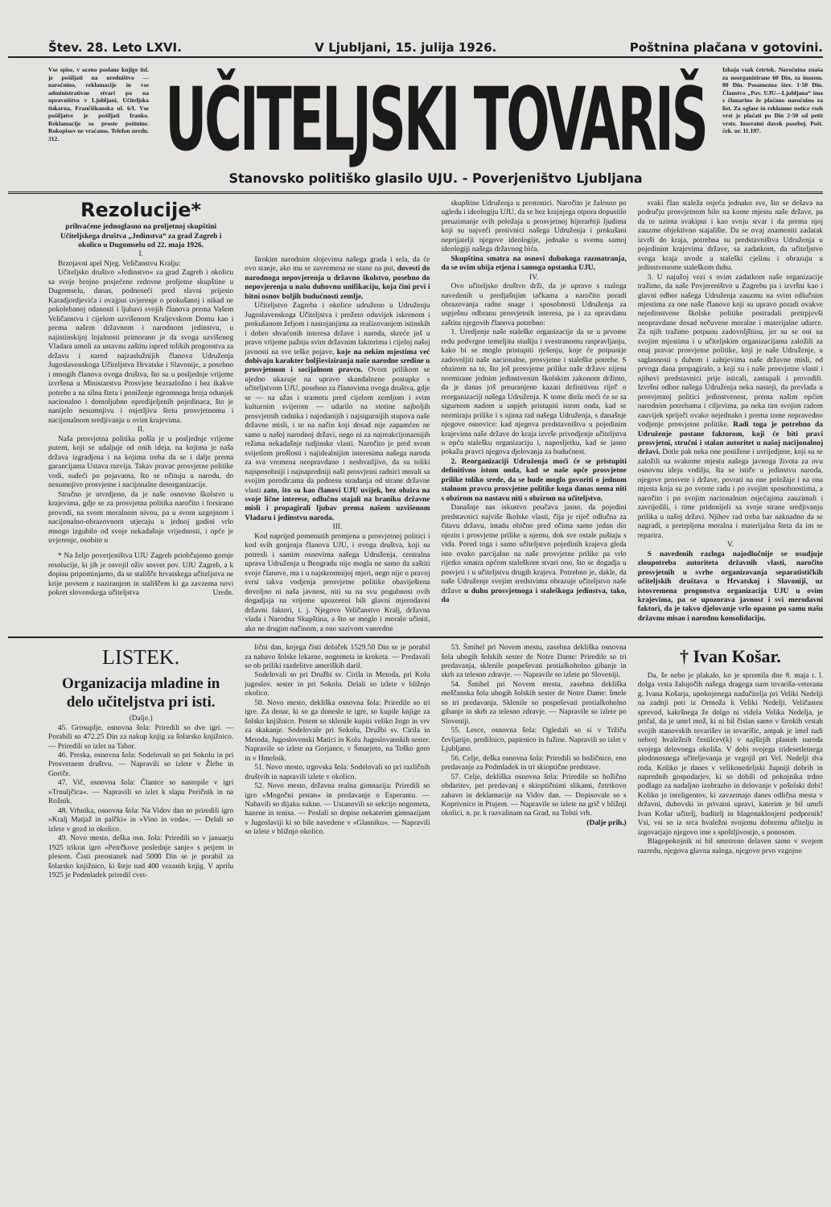Štev. 28. Leto LXVI. V Ljubljani, 15. julija 1926. Poštnina plačana v gotovini.
Vse spise, v oceno poslane knjige itd. je pošiljati na uredništvo — naročnino, reklamacije in vse administrativne stvari pa na upravništvo v Ljubljani, Učiteljska tiskarna, Frančiškanska ul. 6/I. Vse pošiljatve je pošiljati franko. Reklamacije so proste poštnine. Rokopisov ne vračamo. Telefon uredn. 312.
UČITELJSKI TOVARIŠ
Stanovsko politiško glasilo UJU. - Poverjeništvo Ljubljana
Izhaja vsak četrtek. Naročnina znaša za neorganizirane 60 Din, za inozem. 80 Din. Posamezna štev. 1·50 Din. Članstvo „Pov. UJU—Ljubljana“ ima s članarino že plačano naročnino za list. Za oglase in reklamne notice vseh vrst je plačati po Din 2·50 od petit vrste. Inseratni davek posebej. Pošt. ček. ur. 11.197.
Rezolucije*
prihvaćene jednoglasno na proljetnoj skupštini Učiteljskega društva „Jedinstva“ za grad Zagreb i okolico u Dugomselu od 22. maja 1926.
I.
Brzojavni apel Njeg. Veličanstvu Kralju:
Učiteljsko društvo »Jedinstvo« za grad Zagreb i okolicu sa svoje brojno posjećene redovne proljetne skupštine u Dugomselu, danas, podnoseći pred slavni prijesto Karadjordjevića i ovajput uvjerenje o prokušanoj i nikad ne pokolebanoj odanosti i ljubavi svojih članova prema Vašem Veličanstvu i cijelom uzvišenom Kraljevskom Domu kao i prema našem državnom i narodnom jedinstvu, u najistinskijoj lojalnosti primorano je da svoga uzvišenog Vladara umoli za ustavnu zaštitu ispred tolikih progonstva za državu i narod najzaslužnijih članova Udruženja Jugoslavenskoga Učiteljstva Hrvatske i Slavonije, a posebno i mnogih članova ovoga društva, što su u posljednje vrijeme izvršena u Ministarstvu Prosvjete bezrazložno i bez ikakve potrebe a na silnu štetu i poniženje ogromnoga broja odunjek nacionalno i domoljubno opredijeljenih pojedinaca, što je nanijelo nesumnjivu i osjetljivu štetu prosvjetnomu i nacijonalnom sredjivanju u ovim krajevima.
II.
Naša prosvjetna politika pošla je u posljednje vrijeme putem, koji se udaljuje od onih ideja, na kojima je naša država izgradjena i na kojima treba da se i dalje prema garancijama Ustava razvija. Takav pravac prosvjetne politike vodi, sudeći po pojavama, što se očituju u narodu, do nesumnjive prosvjetne i nacijonalne desorganizacije.
Stručno je utvrdjeno, da je naše osnovno školstvo u krajevima, gdje se za prosvjetna politika naročito i forsirano provodi, na svom moralnom nivou, pa u svom uzgojnom i nacijonalno-obrazovnom utjecaju u jednoj godini vrlo mnogo izgubilo od svoje nekadašnje vrijednosti, i opće je uvjerenje, osobito u
* Na željo poverjeništva UJU Zagreb priobčujemo gornje resolucije, ki jih je osvojil oživ sosvet pov. UJU Zagreb, a k dopisu pripominjamo, da se stališče hrvatskega učiteljstva ne krije povsem z naziranjem in stališčem ki ga zavzema novi pokret slovenskega učiteljstva Uredn.
širokim narodnim slojevima našega grada i sela, da će ovo stanje, ako mu se zavremena ne stane na put, dovesti do narodnoga nepovjerenja u državno školstvo, posebno do nepovjerenja u našu duhovnu unifikaciju, koja čini prvi i bitni osnov boljih budućnosti zemlje.
Učiteljstvo Zagreba i okolice udruženo u Udruženju Jugoslavenskoga Učiteljstva i prožeto oduvijek iskrenom i prokušanom željom i nastojanjima za realizovanjem istinskih i dobro shvaćenih interesa države i naroda, skreće još u pravo vrijeme pažnju svim državnim faktorima i cijeloj našoj javnosti na sve teške pojave, koje na nekim mjestima već dobivaju karakter boljševiziranja naše narodne sredine u prosvjetnom i socijalnom pravcu. Ovom prilikom se ujedno ukazuje na upravo skandalozne postupke s učiteljstvom UJU, posebno za članovima ovoga društva, gdje se — na užas i sramotu pred cijelom zemljom i svim kulturnim svijetom — udarilo na stotine najboljih prosvjetnih radnika i najodanijih i najsigurnijih stupova naše državne misli, i to na način koji dosad nije zapamćen ne samo u našoj narodnoj državi, nego ni za najreakcijonarnijih režima nekadašnje tudjinske vlasti. Naročito je pred svom svijetlom prošlosti i najidealnijim interesima našega naroda za sva vremena neopravdano i neshvatljivo, da su toliki najsposobniji i najnapredniji naši prosvjetni radnici morali sa svojim porodicama da podnesu stradanja od strane državne vlasti zato, što su kao članovi UJU uvijek, bez obzira na svoje lične interese, odlučno stajali na braniku državne misli i propagirali ljubav prema našem uzvišenom Vladaru i jedinstvu naroda.
III.
Kod naprijed pomenutih promjena u prosvjetnoj politici i kod svih gonjenja članova UJU, i ovoga društva, koji su potresli i samim osnovima našega Udruženja, centralna uprava Udruženja u Beogradu nije mogla ne samo da zaštiti svoje članove, ma i u najskromnijoj mjeri, nego nije o pravoj svrsi takva vodjenja prosvjetne politike obaviještena dovoljno ni naša javnost, niti su na svu pogubnost ovih dogadjaja na vrijeme upozoreni bili glavni mjerodavni državni faktori, t. j. Njegovo Veličanstvo Kralj, državna vlada i Narodna Skupština, a što se moglo i moralo učiniti, ako ne drugim načinom, a ono sazivom vanredne
skupštine Udruženja u prestonici. Naročito je žalosno po ugledu i ideologiju UJU, da se bez krajnjega otpora dopustilo preuzimanje svih položaja u prosvjetnoj hijerarhiji ljudima koji su najveći protivnici našega Udruženja i prokušani neprijatelji njegove ideologije, jednake u svemu samoj ideologiji našega državnog bića.
Skupština smatra na osnovi dubokoga razmatranja, da se ovim ubija etjena i samoga opstanka UJU.
IV.
Ovo učiteljsko društvo drži, da je upravo s razloga navedenih u predjašnjim tačkama a naročito poradi obrazovanja radne snage i sposobnosti Udruženja za uspješnu odbranu prosvjetnih interesa, pa i za opravdanu zaštitu njegovih članova potrebno:
1. Uredjenje naše staleške organizacije da se u prvome redu podvrgne temeljitu studiju i svestranomu raspravljanju, kako bi se moglo pristupiti rješenju, koje će potpunije zadovoljiti naše nacionalne, prosvjetne i staleške potrebe. S obzirom na to, što još prosvjetne prilike naše države nijesu normirane jednim jedinstvenim školskim zakonom držimo, da je danas još preuranjeno kazati definitivnu riječ o reorganizaciji našega Udruženja. K tome dielu moći će se sa sigurnom nadom u uspjeh pristupiti istom onda, kad se normiraju prilike i s njima rad našega Udruženja, s današnje njegove osnovice: kad njegova predstavništva u pojedinim krajevima naše države do kraja izvrše privodjenje učiteljstva u opću stalešku organizaciju i, naposljetku, kad se jasno pokažu pravci njegova djelovanja za budućnost.
2. Reorganizaciji Udruženja moći će se pristupiti definitivno istom onda, kad se naše opće prosvjetne prilike toliko srede, da se bude moglo govoriti o jednom stalnom pravcu prosvjetne politike koga danas nema niti s obzirom na nastavu niti s obzirom na učiteljstvo.
Današnje nas iskustvo poučava jasno, da pojedini predstavnici najviše školske vlasti, čija je riječ odlučna za čitavu državu, imadu obično pred očima samo jedan dio njezin i prosvjetne prilike u njemu, dok sve ostale puštaju s vida. Pored toga i samo učiteljstvo pojedinih krajeva gleda isto ovako parcijalno na naše prosvjetne prilike pa vrlo rijetko smatra općom staleškom stvari ono, što se dogadja u posvjeti i u učiteljstvu drugih krajeva. Potrebno je, dakle, da naše Udruženje svojim sredstvima obrazuje učiteljstvo naše države u duhu prosvjetnoga i staleškoga jedinstva, tako, da
svaki član staleža osjeća jednako sve, što se dešava na području prosvjetnom bilo na kome mjestu naše države, pa da to uzima svakiput i kao svoju stvar i da prema njoj zauzme objektivno stajalište. Da se ovaj znameniti zadatak izvrši do kraja, potrebna su predstavništva Udruženja u pojedinim krajevima države, sa zadatkom, da učiteljstvo svoga kraja uvode u staleški cjelinu i obrazuju u jedinstvenome staleškom duhu.
3. U najužoj vezi s ovim zadatkom naše organizacije tražimo, da naše Povjereništvo u Zagrebu pa i izvršni kao i glavni odbor našega Udruženja zauzmu na svim odlučnim mjestima za one naše članove koji su upravo poradi ovakve nejedinstvene školske politike postradali pretrpjevši neopravdane dosad nečuvene moralne i materijalne udarce. Za njih tražimo potpunu zadovoljštinu, jer su se oni na svojim mjestima i u učiteljskim organizacijama založili za onaj pravac prosvjetne politike, koji je naše Udruženje, u saglasnosti s duhom i zahtjevima naše državne misli, od prvoga dana propagiralo, a koji su i naše prosvjetne vlasti i njihovi predstavnici prije isticali, zastupali i provodili. Izvršni odbor našega Udruženja neka nastoji, da prevlada u prosvjetnoj politici jedinstvenost, prema našim općim narodnim potrebama i ciljevima, pa neka tim svojim radom zauvijek spriječi ovako nejednako i prema tome nepravedno vodjenje prosvjetne politike. Radi toga je potrebno da Udruženje postane faktorom, koji će biti pravi prosvjetni, stručni i stalan autoritet u našoj nacijonalnoj državi. Dotle pak neka one ponižene i uvrijedjene, koji su se založili na svakome mjestu našega javnoga života za ovu osnovnu ideju vodilju, šta se ističe u jedinstvu naroda, njegove prosvete i države, povrati na one položaje i na ona mjesta koja su po svome radu i po svojim sposobnostima, a naročito i po svojim nacionalnim osjećajima zauzimali i zavrijedili, i time pridonijeli sa svoje strane sredjivanju prilika u našoj državi. Njihov rad treba bar naknadno da se nagradi, a pretrpljena moralna i materijalna šteta da im se reparira.
V.
S navedenih razloga najodlučnije se osudjuje zloupotreba autoriteta državnih vlasti, naročito prosvjetnih u svrhe organizovanja separatističkih učiteljskih društava u Hrvatskoj i Slavoniji, uz istovremena progonstva organizacija UJU u ovim krajevima, pa se upozorava javnost i svi merodavni faktori, da je takvo djelovanje vrlo opasno po samu našu državnu misao i narodnu konsolidaciju.
LISTEK.
Organizacija mladine in delo učiteljstva pri isti.
(Dalje.)
45. Grosuplje, osnovna šola: Priredili so dve igri. — Porabili so 472.25 Din za nakup knjig za šolarsko knjižnico. — Priredili so izlet na Tabor.
46. Preska, osnovna šola: Sodelovali so pri Sokolu in pri Prosvetnem društvu. — Napravili so izlete v Žlebe in Goriče.
47. Vič, osnovna šola: Članice so nastopile v igri »Trnuljčica«. — Napravili so izlet k slapu Peričnik in na Rožnik.
48. Vrhnika, osnovna šola: Na Vidov dan so priredili igro »Kralj Matjaž in palčki« in »Vino in voda«. — Delali so izlete v gozd in okolico.
49. Novo mesto, deška osn. šola: Priredili so v januarju 1925 trikrat igro »Petrčkove poslednje sanje« s petjem in plesom. Čisti preostanek nad 5000 Din se je porabil za šolarsko knjižnico, ki šteje nad 400 vezanih knjig. V aprilu 1925 je Podmladek priredil cvet-
lični dan, kojega čisti dobiček 1529.50 Din se je porabil za nabavo šolske lekarne, nogometa in kroketa. — Predavali so ob priliki razdelitve ameriških daril.
Sodelovali so pri Družbi sv. Cirila in Metoda, pri Kolu jugoslov. sester in pri Sokolu. Delali so izlete v bližnjo okolico.
50. Novo mesto, dekliška osnovna šola: Priredile so tri igre. Za denar, ki so ga donesle te igre, so kupile knjige za šolsko knjižnico. Potem so sklenile kupiti veliko žogo in vrv za skakanje. Sodelovale pri Sokolu, Družbi sv. Cirila in Metoda, Jugoslovenski Matici in Kolu Jugoslovanskih sester. Napravile so izlete na Gorjance, v Šmarjeto, na Toško goro in v Hmelnik.
51. Novo mesto, trgovska šola: Sodelovali so pri različnih društvih in napravili izlete v okolico.
52. Novo mesto, državna realna gimnazija: Priredili so igro »Mogočni prstan« in predavanje o Esperantu. — Nabavili so dijaku sukno. — Ustanovili so sekcijo nogometa, hazene in tenisa. — Poslali so dopise nekaterim gimnazijam v Jugoslaviji ki so bile navedene v »Glasniku«. — Napravili so izlete v bližnjo okolico.
53. Šmihel pri Novem mestu, zasebna dekliška osnovna šola ubogih šolskih sester de Notre Dame: Priredile so tri predavanja, sklenile pospeševati protialkoholno gibanje in skrb za telesno zdravje. — Napravile so izlete po Sloveniji.
54. Šmihel pri Novem mestu, zasebna dekliška meščanska šola ubogih šolskih sester de Notre Dame: Imele so tri predavanja. Sklenile so pospeševati protialkoholno gibanje in skrb za telesno zdravje. — Napravile so izlete po Sloveniji.
55. Lesce, osnovna šola: Ogledali so si v Tržiču čevljarijo, predilnico, papirnico in fužine. Napravili so izlet v Ljubljano.
56. Celje, deška osnovna šola: Priredili so božičnico, eno predavanje za Podmladek in tri skioptične predstave.
57. Celje, dekliška osnovna šola: Priredile so božično obdaritev, pet predavanj s skioptičnimi slikami, četrtkovo zabavo in deklamacije na Vidov dan. — Dopisovale so s Koprivnico in Ptujem. — Napravile so izlete na grič v bližnji okolici, n. pr. k razvalinam na Grad, na Tolsti vrh.
(Dalje prih.)
† Ivan Košar.
Da, še nebo je plakalo, ko je spremila dne 8. maja t. l. dolga vrsta žalujočih našega dragega nam tovariša-veterana g. Ivana Košarja, upokojenega nadučitelja pri Veliki Nedelji na zadnji poti iz Ormoža k Veliki Nedelji. Veličasten sprevod, kakršnega že dolgo ni videla Velika Nedelja, je pričal, da je umrl mož, ki ni bil čislan samo v širokih vrstah svojih stanovskih tovarišev in tovarišic, ampak je imel tudi nebroj hvaležnih čestilcev(k) v najširjih plasteh naroda svojega delovnega okoliša. V dobi svojega tridesetletnega plodonosnega učiteljevanja je vzgojil pri Vel. Nedelji dva roda. Koliko je danes v velikonedeljski župniji dobrih in naprednih gospodarjev, ki so dobili od pokojnika trdno podlago za nadaljno izobrazbo in delovanje v pošolski dobi! Koliko je inteligentov, ki zavzemajo danes odlična mesta v državni, duhovski in privatni upravi, katerim je bil umrli Ivan Košar učitelj, buditelj in blagonaklonjeni podpornik! Vsi, vsi so iz srca hvaležni svojemu dobremu učitelju in izgovarjajo njegovo ime s spoštljivostjo, s ponosom.
Blagopokojnik ni bil smotreno delaven samo v svojem razredu, njegova glavna naloga, njegovo prvo vzgojno